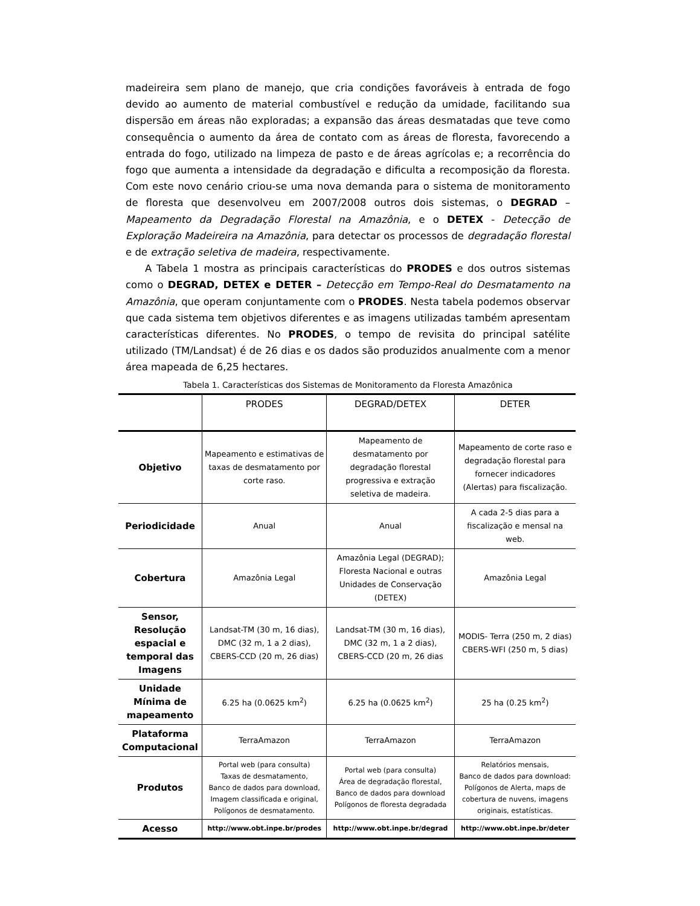madeireira sem plano de manejo, que cria condições favoráveis à entrada de fogo devido ao aumento de material combustível e redução da umidade, facilitando sua dispersão em áreas não exploradas; a expansão das áreas desmatadas que teve como consequência o aumento da área de contato com as áreas de floresta, favorecendo a entrada do fogo, utilizado na limpeza de pasto e de áreas agrícolas e; a recorrência do fogo que aumenta a intensidade da degradação e dificulta a recomposição da floresta. Com este novo cenário criou-se uma nova demanda para o sistema de monitoramento de floresta que desenvolveu em 2007/2008 outros dois sistemas, o DEGRAD – Mapeamento da Degradação Florestal na Amazônia, e o DETEX - Detecção de Exploração Madeireira na Amazônia, para detectar os processos de degradação florestal e de extração seletiva de madeira, respectivamente.
A Tabela 1 mostra as principais características do PRODES e dos outros sistemas como o DEGRAD, DETEX e DETER – Detecção em Tempo-Real do Desmatamento na Amazônia, que operam conjuntamente com o PRODES. Nesta tabela podemos observar que cada sistema tem objetivos diferentes e as imagens utilizadas também apresentam características diferentes. No PRODES, o tempo de revisita do principal satélite utilizado (TM/Landsat) é de 26 dias e os dados são produzidos anualmente com a menor área mapeada de 6,25 hectares.
Tabela 1. Características dos Sistemas de Monitoramento da Floresta Amazônica
| | PRODES | DEGRAD/DETEX | DETER |
| --- | --- | --- | --- |
| Objetivo | Mapeamento e estimativas de taxas de desmatamento por corte raso. | Mapeamento de desmatamento por degradação florestal progressiva e extração seletiva de madeira. | Mapeamento de corte raso e degradação florestal para fornecer indicadores (Alertas) para fiscalização. |
| Periodicidade | Anual | Anual | A cada 2-5 dias para a fiscalização e mensal na web. |
| Cobertura | Amazônia Legal | Amazônia Legal (DEGRAD); Floresta Nacional e outras Unidades de Conservação (DETEX) | Amazônia Legal |
| Sensor, Resolução espacial e temporal das Imagens | Landsat-TM (30 m, 16 dias), DMC (32 m, 1 a 2 dias), CBERS-CCD (20 m, 26 dias) | Landsat-TM (30 m, 16 dias), DMC (32 m, 1 a 2 dias), CBERS-CCD (20 m, 26 dias | MODIS- Terra (250 m, 2 dias) CBERS-WFI (250 m, 5 dias) |
| Unidade Mínima de mapeamento | 6.25 ha (0.0625 km<sup>2</sup>) | 6.25 ha (0.0625 km<sup>2</sup>) | 25 ha (0.25 km<sup>2</sup>) |
| Plataforma Computacional | TerraAmazon | TerraAmazon | TerraAmazon |
| Produtos | Portal web (para consulta) Taxas de desmatamento, Banco de dados para download, Imagem classificada e original, Polígonos de desmatamento. | Portal web (para consulta) Área de degradação florestal, Banco de dados para download Polígonos de floresta degradada | Relatórios mensais, Banco de dados para download: Polígonos de Alerta, maps de cobertura de nuvens, imagens originais, estatísticas. |
| Acesso | http://www.obt.inpe.br/prodes | http://www.obt.inpe.br/degrad | http://www.obt.inpe.br/deter |